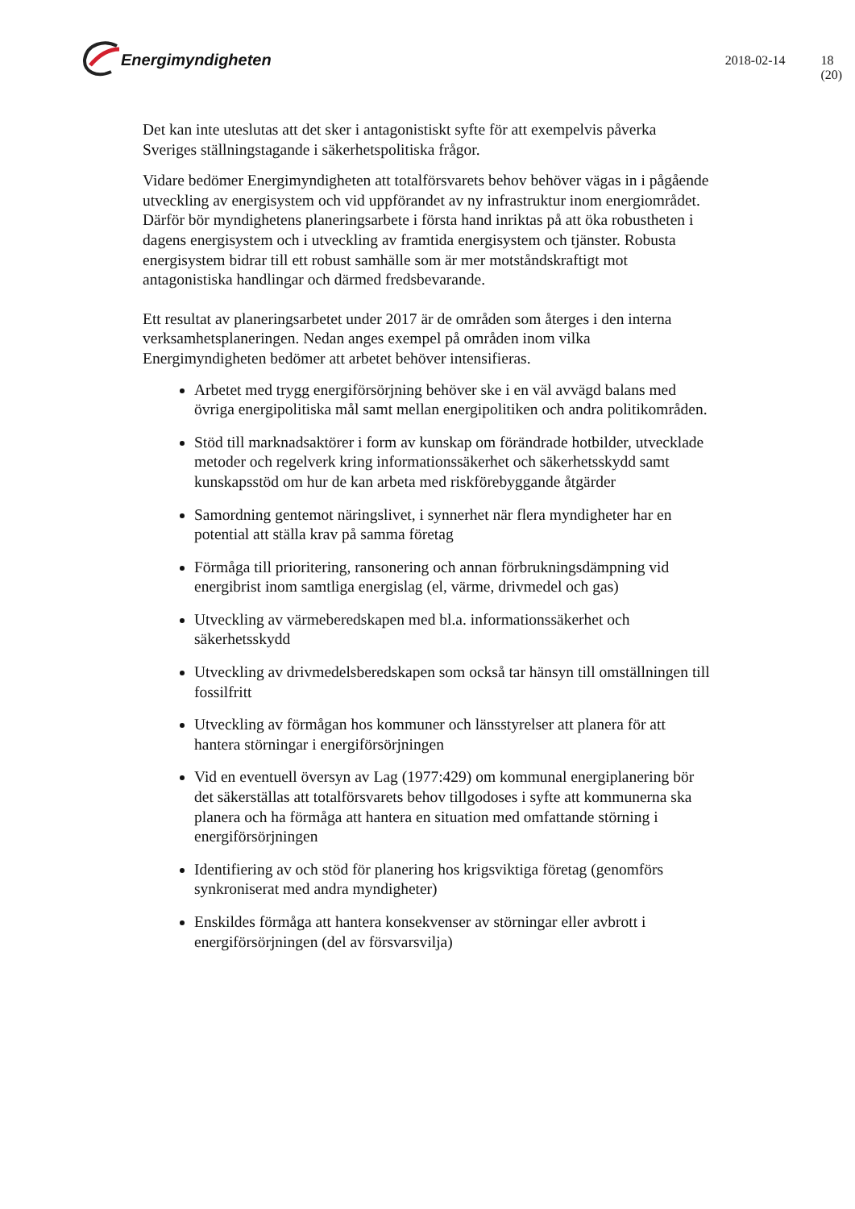Energimyndigheten
2018-02-14 18 (20)
Det kan inte uteslutas att det sker i antagonistiskt syfte för att exempelvis påverka Sveriges ställningstagande i säkerhetspolitiska frågor.
Vidare bedömer Energimyndigheten att totalförsvarets behov behöver vägas in i pågående utveckling av energisystem och vid uppförandet av ny infrastruktur inom energiområdet. Därför bör myndighetens planeringsarbete i första hand inriktas på att öka robustheten i dagens energisystem och i utveckling av framtida energisystem och tjänster. Robusta energisystem bidrar till ett robust samhälle som är mer motståndskraftigt mot antagonistiska handlingar och därmed fredsbevarande.
Ett resultat av planeringsarbetet under 2017 är de områden som återges i den interna verksamhetsplaneringen. Nedan anges exempel på områden inom vilka Energimyndigheten bedömer att arbetet behöver intensifieras.
Arbetet med trygg energiförsörjning behöver ske i en väl avvägd balans med övriga energipolitiska mål samt mellan energipolitiken och andra politikområden.
Stöd till marknadsaktörer i form av kunskap om förändrade hotbilder, utvecklade metoder och regelverk kring informationssäkerhet och säkerhetsskydd samt kunskapsstöd om hur de kan arbeta med riskförebyggande åtgärder
Samordning gentemot näringslivet, i synnerhet när flera myndigheter har en potential att ställa krav på samma företag
Förmåga till prioritering, ransonering och annan förbrukningsdämpning vid energibrist inom samtliga energislag (el, värme, drivmedel och gas)
Utveckling av värmeberedskapen med bl.a. informationssäkerhet och säkerhetsskydd
Utveckling av drivmedelsberedskapen som också tar hänsyn till omställningen till fossilfritt
Utveckling av förmågan hos kommuner och länsstyrelser att planera för att hantera störningar i energiförsörjningen
Vid en eventuell översyn av Lag (1977:429) om kommunal energiplanering bör det säkerställas att totalförsvarets behov tillgodoses i syfte att kommunerna ska planera och ha förmåga att hantera en situation med omfattande störning i energiförsörjningen
Identifiering av och stöd för planering hos krigsviktiga företag (genomförs synkroniserat med andra myndigheter)
Enskildes förmåga att hantera konsekvenser av störningar eller avbrott i energiförsörjningen (del av försvarsvilja)